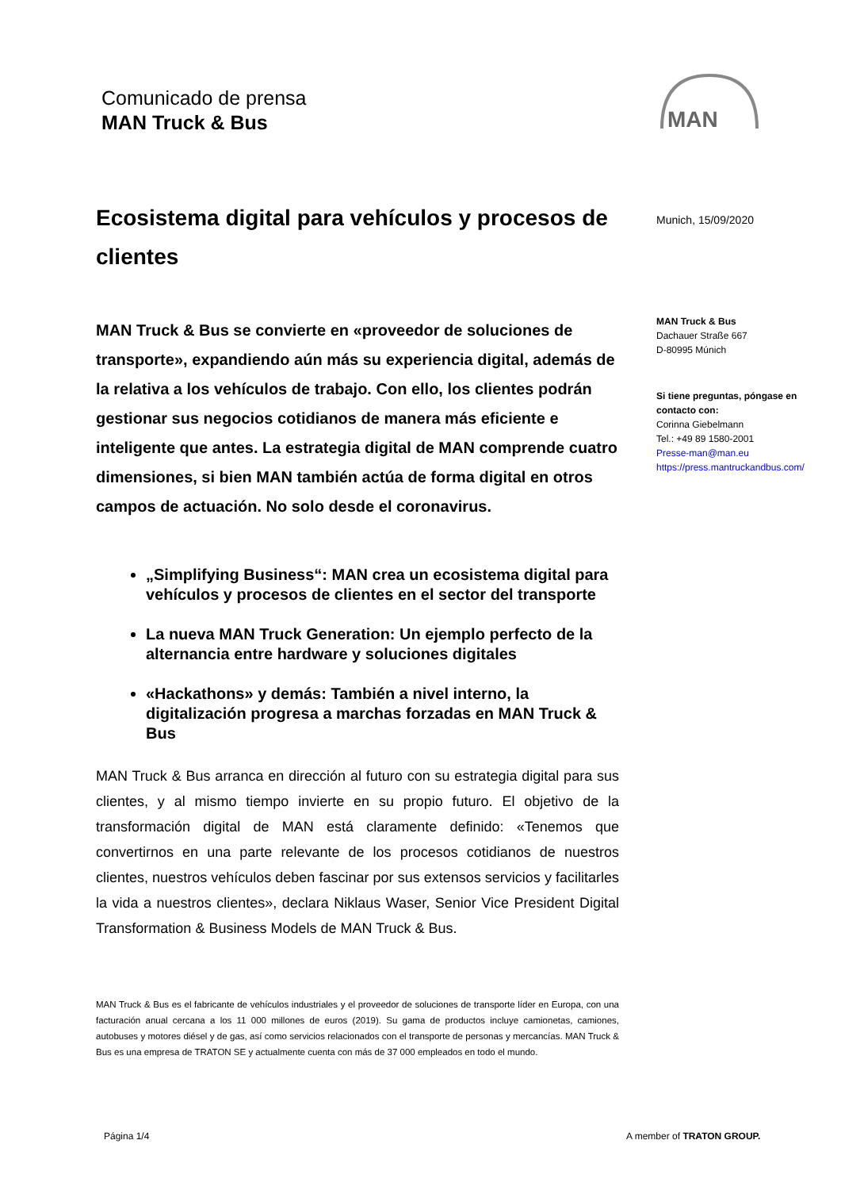Comunicado de prensa
MAN Truck & Bus
MAN
Ecosistema digital para vehículos y procesos de clientes
MAN Truck & Bus se convierte en «proveedor de soluciones de transporte», expandiendo aún más su experiencia digital, además de la relativa a los vehículos de trabajo. Con ello, los clientes podrán gestionar sus negocios cotidianos de manera más eficiente e inteligente que antes. La estrategia digital de MAN comprende cuatro dimensiones, si bien MAN también actúa de forma digital en otros campos de actuación. No solo desde el coronavirus.
„Simplifying Business“: MAN crea un ecosistema digital para vehículos y procesos de clientes en el sector del transporte
La nueva MAN Truck Generation: Un ejemplo perfecto de la alternancia entre hardware y soluciones digitales
«Hackathons» y demás: También a nivel interno, la digitalización progresa a marchas forzadas en MAN Truck & Bus
MAN Truck & Bus arranca en dirección al futuro con su estrategia digital para sus clientes, y al mismo tiempo invierte en su propio futuro. El objetivo de la transformación digital de MAN está claramente definido: «Tenemos que convertirnos en una parte relevante de los procesos cotidianos de nuestros clientes, nuestros vehículos deben fascinar por sus extensos servicios y facilitarles la vida a nuestros clientes», declara Niklaus Waser, Senior Vice President Digital Transformation & Business Models de MAN Truck & Bus.
MAN Truck & Bus es el fabricante de vehículos industriales y el proveedor de soluciones de transporte líder en Europa, con una facturación anual cercana a los 11 000 millones de euros (2019). Su gama de productos incluye camionetas, camiones, autobuses y motores diésel y de gas, así como servicios relacionados con el transporte de personas y mercancías. MAN Truck & Bus es una empresa de TRATON SE y actualmente cuenta con más de 37 000 empleados en todo el mundo.
Munich, 15/09/2020
MAN Truck & Bus
Dachauer Straße 667
D-80995 Múnich
Si tiene preguntas, póngase en contacto con:
Corinna Giebelmann
Tel.: +49 89 1580-2001
Presse-man@man.eu
https://press.mantruckandbus.com/
Página 1/4 A member of TRATON GROUP.